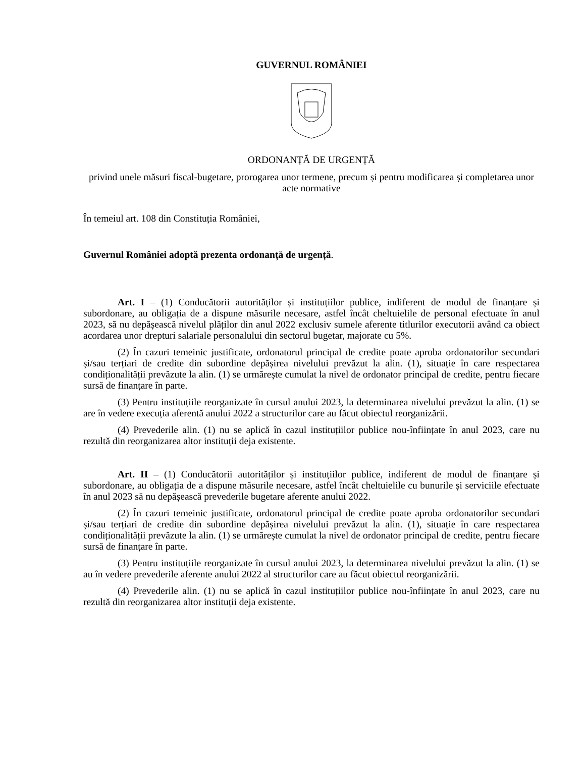GUVERNUL ROMÂNIEI
ORDONANȚĂ DE URGENȚĂ
privind unele măsuri fiscal-bugetare, prorogarea unor termene, precum și pentru modificarea și completarea unor acte normative
În temeiul art. 108 din Constituția României,
Guvernul României adoptă prezenta ordonanță de urgență.
Art. I – (1) Conducătorii autorităților și instituțiilor publice, indiferent de modul de finanțare și subordonare, au obligația de a dispune măsurile necesare, astfel încât cheltuielile de personal efectuate în anul 2023, să nu depășească nivelul plăților din anul 2022 exclusiv sumele aferente titlurilor executorii având ca obiect acordarea unor drepturi salariale personalului din sectorul bugetar, majorate cu 5%.
(2) În cazuri temeinic justificate, ordonatorul principal de credite poate aproba ordonatorilor secundari și/sau terțiari de credite din subordine depășirea nivelului prevăzut la alin. (1), situație în care respectarea condiționalității prevăzute la alin. (1) se urmărește cumulat la nivel de ordonator principal de credite, pentru fiecare sursă de finanțare în parte.
(3) Pentru instituțiile reorganizate în cursul anului 2023, la determinarea nivelului prevăzut la alin. (1) se are în vedere execuția aferentă anului 2022 a structurilor care au făcut obiectul reorganizării.
(4) Prevederile alin. (1) nu se aplică în cazul instituțiilor publice nou-înființate în anul 2023, care nu rezultă din reorganizarea altor instituții deja existente.
Art. II – (1) Conducătorii autorităților și instituțiilor publice, indiferent de modul de finanțare și subordonare, au obligația de a dispune măsurile necesare, astfel încât cheltuielile cu bunurile și serviciile efectuate în anul 2023 să nu depășească prevederile bugetare aferente anului 2022.
(2) În cazuri temeinic justificate, ordonatorul principal de credite poate aproba ordonatorilor secundari și/sau terțiari de credite din subordine depășirea nivelului prevăzut la alin. (1), situație în care respectarea condiționalității prevăzute la alin. (1) se urmărește cumulat la nivel de ordonator principal de credite, pentru fiecare sursă de finanțare în parte.
(3) Pentru instituțiile reorganizate în cursul anului 2023, la determinarea nivelului prevăzut la alin. (1) se au în vedere prevederile aferente anului 2022 al structurilor care au făcut obiectul reorganizării.
(4) Prevederile alin. (1) nu se aplică în cazul instituțiilor publice nou-înființate în anul 2023, care nu rezultă din reorganizarea altor instituții deja existente.